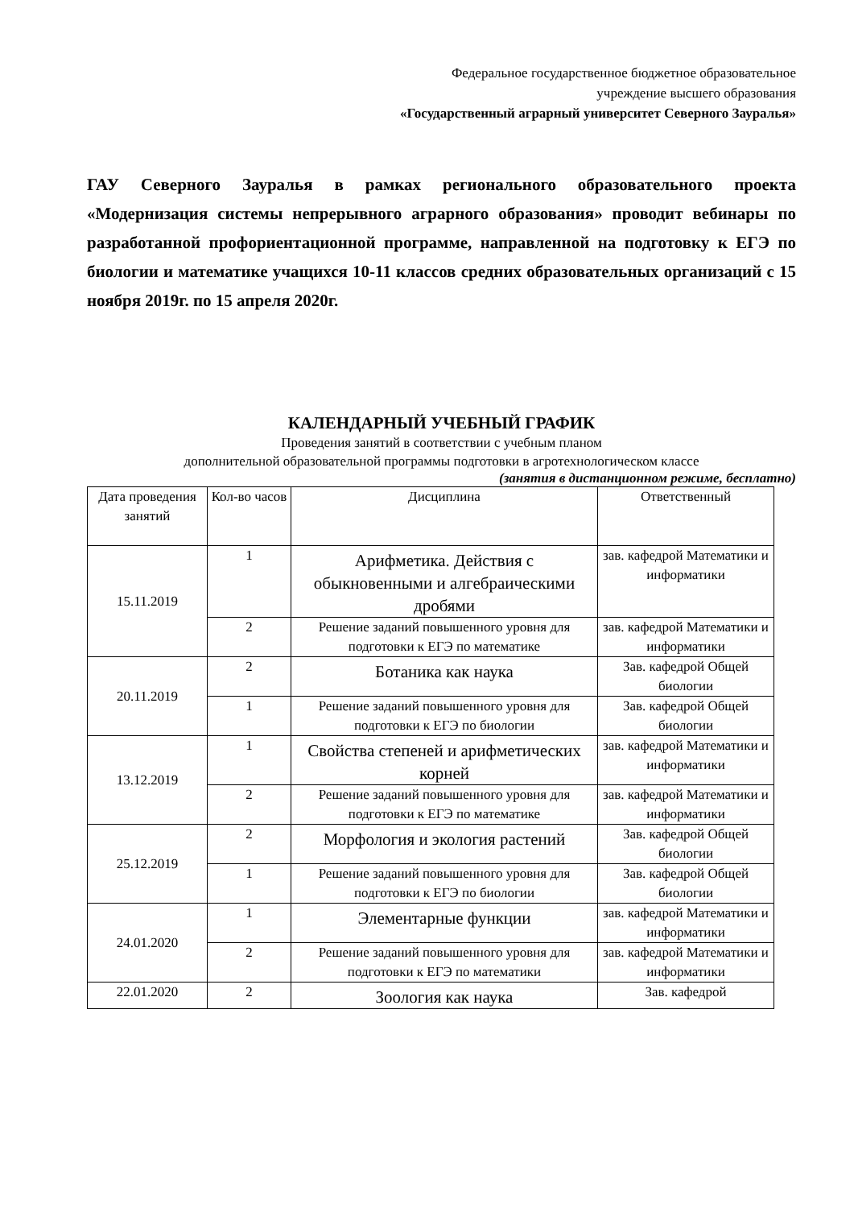Федеральное государственное бюджетное образовательное
учреждение высшего образования
«Государственный аграрный университет Северного Зауралья»
ГАУ Северного Зауралья в рамках регионального образовательного проекта «Модернизация системы непрерывного аграрного образования» проводит вебинары по разработанной профориентационной программе, направленной на подготовку к ЕГЭ по биологии и математике учащихся 10-11 классов средних образовательных организаций с 15 ноября 2019г. по 15 апреля 2020г.
КАЛЕНДАРНЫЙ УЧЕБНЫЙ ГРАФИК
Проведения занятий в соответствии с учебным планом
дополнительной образовательной программы подготовки в агротехнологическом классе
(занятия в дистанционном режиме, бесплатно)
| Дата проведения занятий | Кол-во часов | Дисциплина | Ответственный |
| --- | --- | --- | --- |
| 15.11.2019 | 1 | Арифметика. Действия с обыкновенными и алгебраическими дробями | зав. кафедрой Математики и информатики |
| | 2 | Решение заданий повышенного уровня для подготовки к ЕГЭ по математике | зав. кафедрой Математики и информатики |
| 20.11.2019 | 2 | Ботаника как наука | Зав. кафедрой Общей биологии |
| | 1 | Решение заданий повышенного уровня для подготовки к ЕГЭ по биологии | Зав. кафедрой Общей биологии |
| 13.12.2019 | 1 | Свойства степеней и арифметических корней | зав. кафедрой Математики и информатики |
| | 2 | Решение заданий повышенного уровня для подготовки к ЕГЭ по математике | зав. кафедрой Математики и информатики |
| 25.12.2019 | 2 | Морфология и экология растений | Зав. кафедрой Общей биологии |
| | 1 | Решение заданий повышенного уровня для подготовки к ЕГЭ по биологии | Зав. кафедрой Общей биологии |
| 24.01.2020 | 1 | Элементарные функции | зав. кафедрой Математики и информатики |
| | 2 | Решение заданий повышенного уровня для подготовки к ЕГЭ по математики | зав. кафедрой Математики и информатики |
| 22.01.2020 | 2 | Зоология как наука | Зав. кафедрой |